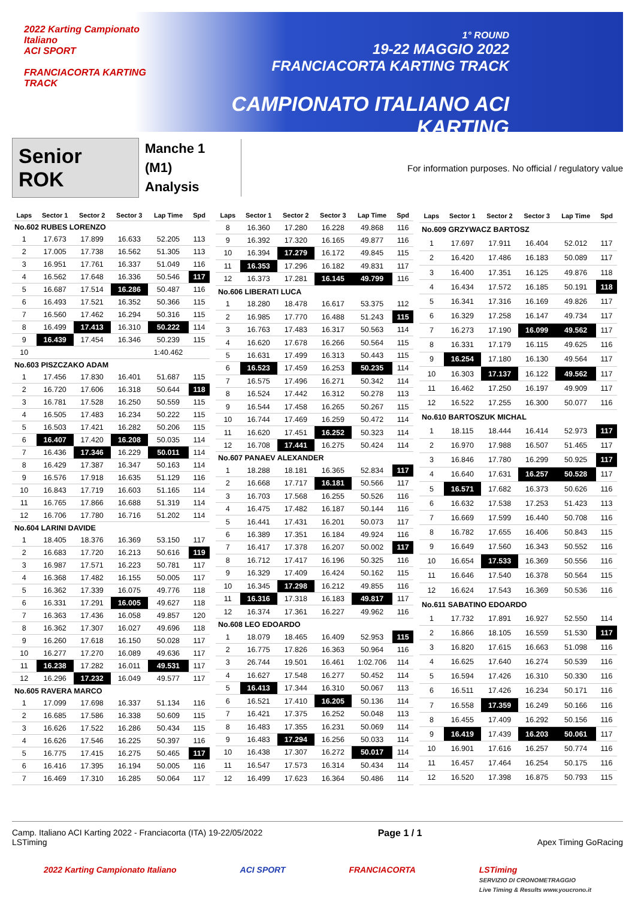2022 Karting Campionato Italiano
ACI SPORT
FRANCIACORTA KARTING TRACK
1° ROUND
19-22 MAGGIO 2022
FRANCIACORTA KARTING TRACK
CAMPIONATO ITALIANO ACI KARTING
Senior ROK
Manche 1 (M1)
Analysis
For information purposes. No official / regulatory value
| Laps | Sector 1 | Sector 2 | Sector 3 | Lap Time | Spd |
| --- | --- | --- | --- | --- | --- |
| No.602 RUBES LORENZO | | | | | |
| 1 | 17.673 | 17.899 | 16.633 | 52.205 | 113 |
| 2 | 17.005 | 17.738 | 16.562 | 51.305 | 113 |
| 3 | 16.951 | 17.761 | 16.337 | 51.049 | 116 |
| 4 | 16.562 | 17.648 | 16.336 | 50.546 | 117 |
| 5 | 16.687 | 17.514 | 16.286 | 50.487 | 116 |
| 6 | 16.493 | 17.521 | 16.352 | 50.366 | 115 |
| 7 | 16.560 | 17.462 | 16.294 | 50.316 | 115 |
| 8 | 16.499 | 17.413 | 16.310 | 50.222 | 114 |
| 9 | 16.439 | 17.454 | 16.346 | 50.239 | 115 |
| 10 | | | | 1:40.462 | |
| No.603 PISZCZAKO ADAM | | | | | |
| 1 | 17.456 | 17.830 | 16.401 | 51.687 | 115 |
| 2 | 16.720 | 17.606 | 16.318 | 50.644 | 118 |
| 3 | 16.781 | 17.528 | 16.250 | 50.559 | 115 |
| 4 | 16.505 | 17.483 | 16.234 | 50.222 | 115 |
| 5 | 16.503 | 17.421 | 16.282 | 50.206 | 115 |
| 6 | 16.407 | 17.420 | 16.208 | 50.035 | 114 |
| 7 | 16.436 | 17.346 | 16.229 | 50.011 | 114 |
| 8 | 16.429 | 17.387 | 16.347 | 50.163 | 114 |
| 9 | 16.576 | 17.918 | 16.635 | 51.129 | 116 |
| 10 | 16.843 | 17.719 | 16.603 | 51.165 | 114 |
| 11 | 16.765 | 17.866 | 16.688 | 51.319 | 114 |
| 12 | 16.706 | 17.780 | 16.716 | 51.202 | 114 |
| No.604 LARINI DAVIDE | | | | | |
| 1 | 18.405 | 18.376 | 16.369 | 53.150 | 117 |
| 2 | 16.683 | 17.720 | 16.213 | 50.616 | 119 |
| 3 | 16.987 | 17.571 | 16.223 | 50.781 | 117 |
| 4 | 16.368 | 17.482 | 16.155 | 50.005 | 117 |
| 5 | 16.362 | 17.339 | 16.075 | 49.776 | 118 |
| 6 | 16.331 | 17.291 | 16.005 | 49.627 | 118 |
| 7 | 16.363 | 17.436 | 16.058 | 49.857 | 120 |
| 8 | 16.362 | 17.307 | 16.027 | 49.696 | 118 |
| 9 | 16.260 | 17.618 | 16.150 | 50.028 | 117 |
| 10 | 16.277 | 17.270 | 16.089 | 49.636 | 117 |
| 11 | 16.238 | 17.282 | 16.011 | 49.531 | 117 |
| 12 | 16.296 | 17.232 | 16.049 | 49.577 | 117 |
| No.605 RAVERA MARCO | | | | | |
| 1 | 17.099 | 17.698 | 16.337 | 51.134 | 116 |
| 2 | 16.685 | 17.586 | 16.338 | 50.609 | 115 |
| 3 | 16.626 | 17.522 | 16.286 | 50.434 | 115 |
| 4 | 16.626 | 17.546 | 16.225 | 50.397 | 116 |
| 5 | 16.775 | 17.415 | 16.275 | 50.465 | 117 |
| 6 | 16.416 | 17.395 | 16.194 | 50.005 | 116 |
| 7 | 16.469 | 17.310 | 16.285 | 50.064 | 117 |
| Laps | Sector 1 | Sector 2 | Sector 3 | Lap Time | Spd |
| --- | --- | --- | --- | --- | --- |
| 8 | 16.360 | 17.280 | 16.228 | 49.868 | 116 |
| 9 | 16.392 | 17.320 | 16.165 | 49.877 | 116 |
| 10 | 16.394 | 17.279 | 16.172 | 49.845 | 115 |
| 11 | 16.353 | 17.296 | 16.182 | 49.831 | 117 |
| 12 | 16.373 | 17.281 | 16.145 | 49.799 | 116 |
| No.606 LIBERATI LUCA | | | | | |
| 1 | 18.280 | 18.478 | 16.617 | 53.375 | 112 |
| 2 | 16.985 | 17.770 | 16.488 | 51.243 | 115 |
| 3 | 16.763 | 17.483 | 16.317 | 50.563 | 114 |
| 4 | 16.620 | 17.678 | 16.266 | 50.564 | 115 |
| 5 | 16.631 | 17.499 | 16.313 | 50.443 | 115 |
| 6 | 16.523 | 17.459 | 16.253 | 50.235 | 114 |
| 7 | 16.575 | 17.496 | 16.271 | 50.342 | 114 |
| 8 | 16.524 | 17.442 | 16.312 | 50.278 | 113 |
| 9 | 16.544 | 17.458 | 16.265 | 50.267 | 115 |
| 10 | 16.744 | 17.469 | 16.259 | 50.472 | 114 |
| 11 | 16.620 | 17.451 | 16.252 | 50.323 | 114 |
| 12 | 16.708 | 17.441 | 16.275 | 50.424 | 114 |
| No.607 PANAEV ALEXANDER | | | | | |
| 1 | 18.288 | 18.181 | 16.365 | 52.834 | 117 |
| 2 | 16.668 | 17.717 | 16.181 | 50.566 | 117 |
| 3 | 16.703 | 17.568 | 16.255 | 50.526 | 116 |
| 4 | 16.475 | 17.482 | 16.187 | 50.144 | 116 |
| 5 | 16.441 | 17.431 | 16.201 | 50.073 | 117 |
| 6 | 16.389 | 17.351 | 16.184 | 49.924 | 116 |
| 7 | 16.417 | 17.378 | 16.207 | 50.002 | 117 |
| 8 | 16.712 | 17.417 | 16.196 | 50.325 | 116 |
| 9 | 16.329 | 17.409 | 16.424 | 50.162 | 115 |
| 10 | 16.345 | 17.298 | 16.212 | 49.855 | 116 |
| 11 | 16.316 | 17.318 | 16.183 | 49.817 | 117 |
| 12 | 16.374 | 17.361 | 16.227 | 49.962 | 116 |
| No.608 LEO EDOARDO | | | | | |
| 1 | 18.079 | 18.465 | 16.409 | 52.953 | 115 |
| 2 | 16.775 | 17.826 | 16.363 | 50.964 | 116 |
| 3 | 26.744 | 19.501 | 16.461 | 1:02.706 | 114 |
| 4 | 16.627 | 17.548 | 16.277 | 50.452 | 114 |
| 5 | 16.413 | 17.344 | 16.310 | 50.067 | 113 |
| 6 | 16.521 | 17.410 | 16.205 | 50.136 | 114 |
| 7 | 16.421 | 17.375 | 16.252 | 50.048 | 113 |
| 8 | 16.483 | 17.355 | 16.231 | 50.069 | 114 |
| 9 | 16.483 | 17.294 | 16.256 | 50.033 | 114 |
| 10 | 16.438 | 17.307 | 16.272 | 50.017 | 114 |
| 11 | 16.547 | 17.573 | 16.314 | 50.434 | 114 |
| 12 | 16.499 | 17.623 | 16.364 | 50.486 | 114 |
| Laps | Sector 1 | Sector 2 | Sector 3 | Lap Time | Spd |
| --- | --- | --- | --- | --- | --- |
| No.609 GRZYWACZ BARTOSZ | | | | | |
| 1 | 17.697 | 17.911 | 16.404 | 52.012 | 117 |
| 2 | 16.420 | 17.486 | 16.183 | 50.089 | 117 |
| 3 | 16.400 | 17.351 | 16.125 | 49.876 | 118 |
| 4 | 16.434 | 17.572 | 16.185 | 50.191 | 118 |
| 5 | 16.341 | 17.316 | 16.169 | 49.826 | 117 |
| 6 | 16.329 | 17.258 | 16.147 | 49.734 | 117 |
| 7 | 16.273 | 17.190 | 16.099 | 49.562 | 117 |
| 8 | 16.331 | 17.179 | 16.115 | 49.625 | 116 |
| 9 | 16.254 | 17.180 | 16.130 | 49.564 | 117 |
| 10 | 16.303 | 17.137 | 16.122 | 49.562 | 117 |
| 11 | 16.462 | 17.250 | 16.197 | 49.909 | 117 |
| 12 | 16.522 | 17.255 | 16.300 | 50.077 | 116 |
| No.610 BARTOSZUK MICHAL | | | | | |
| 1 | 18.115 | 18.444 | 16.414 | 52.973 | 117 |
| 2 | 16.970 | 17.988 | 16.507 | 51.465 | 117 |
| 3 | 16.846 | 17.780 | 16.299 | 50.925 | 117 |
| 4 | 16.640 | 17.631 | 16.257 | 50.528 | 117 |
| 5 | 16.571 | 17.682 | 16.373 | 50.626 | 116 |
| 6 | 16.632 | 17.538 | 17.253 | 51.423 | 113 |
| 7 | 16.669 | 17.599 | 16.440 | 50.708 | 116 |
| 8 | 16.782 | 17.655 | 16.406 | 50.843 | 115 |
| 9 | 16.649 | 17.560 | 16.343 | 50.552 | 116 |
| 10 | 16.654 | 17.533 | 16.369 | 50.556 | 116 |
| 11 | 16.646 | 17.540 | 16.378 | 50.564 | 115 |
| 12 | 16.624 | 17.543 | 16.369 | 50.536 | 116 |
| No.611 SABATINO EDOARDO | | | | | |
| 1 | 17.732 | 17.891 | 16.927 | 52.550 | 114 |
| 2 | 16.866 | 18.105 | 16.559 | 51.530 | 117 |
| 3 | 16.820 | 17.615 | 16.663 | 51.098 | 116 |
| 4 | 16.625 | 17.640 | 16.274 | 50.539 | 116 |
| 5 | 16.594 | 17.426 | 16.310 | 50.330 | 116 |
| 6 | 16.511 | 17.426 | 16.234 | 50.171 | 116 |
| 7 | 16.558 | 17.359 | 16.249 | 50.166 | 116 |
| 8 | 16.455 | 17.409 | 16.292 | 50.156 | 116 |
| 9 | 16.419 | 17.439 | 16.203 | 50.061 | 117 |
| 10 | 16.901 | 17.616 | 16.257 | 50.774 | 116 |
| 11 | 16.457 | 17.464 | 16.254 | 50.175 | 116 |
| 12 | 16.520 | 17.398 | 16.875 | 50.793 | 115 |
Camp. Italiano ACI Karting 2022 - Franciacorta (ITA) 19-22/05/2022
LSTiming
Page 1 / 1
Apex Timing GoRacing
2022 Karting Campionato Italiano ACI SPORT FRANCIACORTA LSTiming
SERVIZIO DI CRONOMETRAGGIO
Live Timing & Results www.youcrono.it